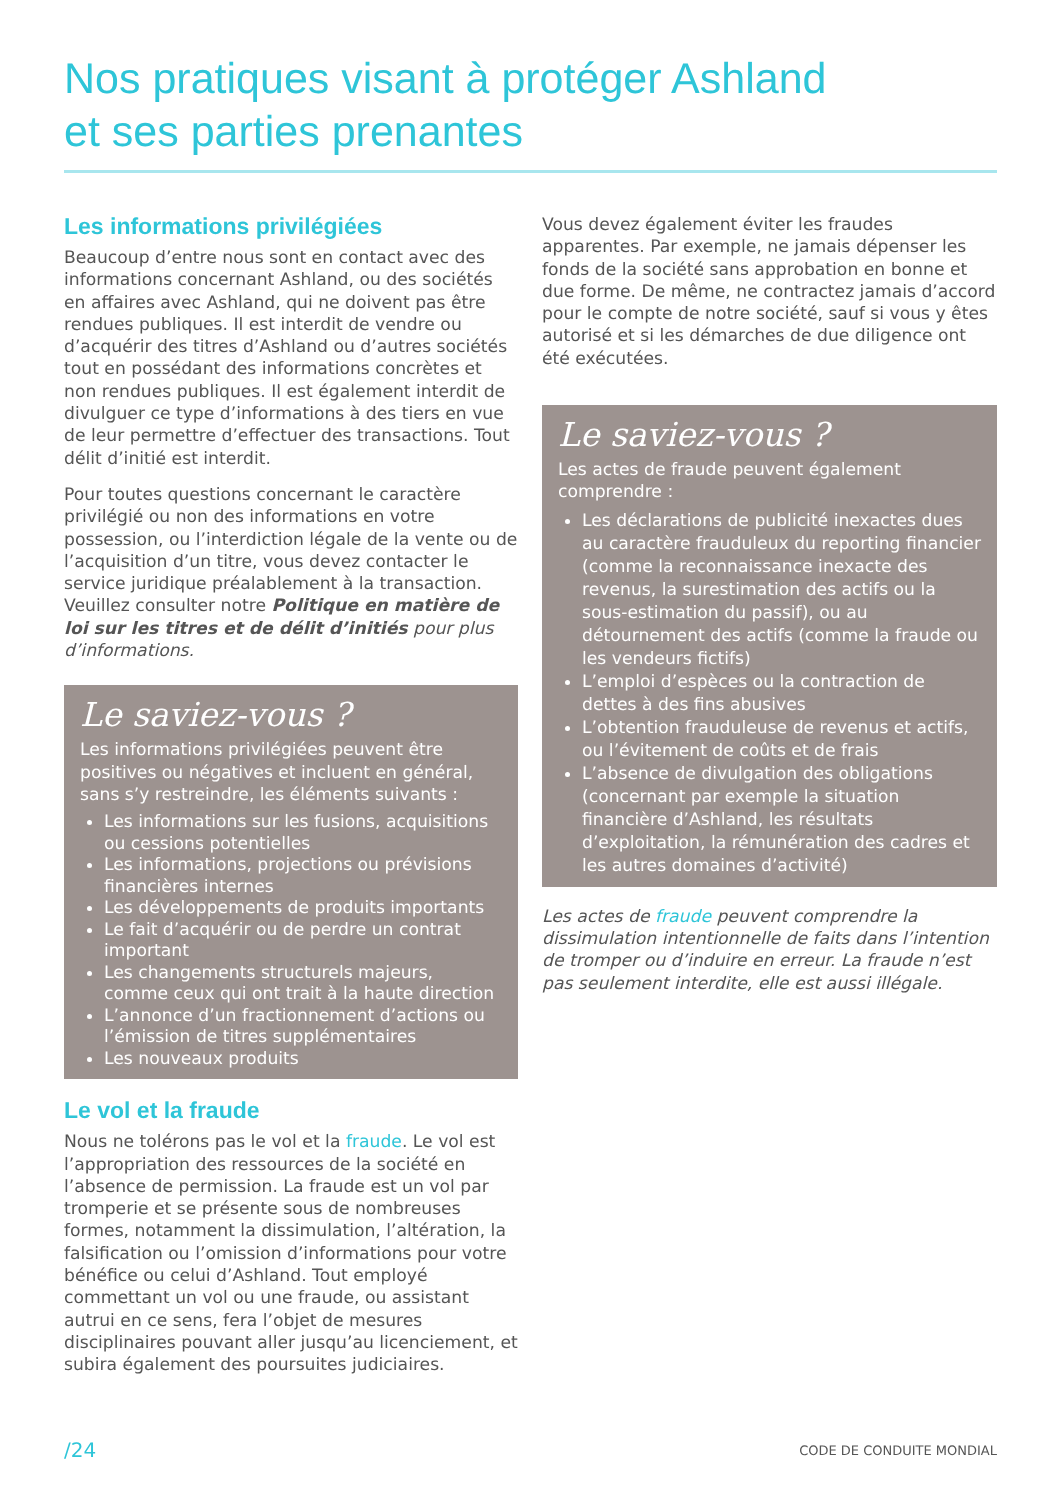Nos pratiques visant à protéger Ashland
et ses parties prenantes
Les informations privilégiées
Beaucoup d’entre nous sont en contact avec des informations concernant Ashland, ou des sociétés en affaires avec Ashland, qui ne doivent pas être rendues publiques. Il est interdit de vendre ou d’acquérir des titres d’Ashland ou d’autres sociétés tout en possédant des informations concrètes et non rendues publiques. Il est également interdit de divulguer ce type d’informations à des tiers en vue de leur permettre d’effectuer des transactions. Tout délit d’initié est interdit.
Pour toutes questions concernant le caractère privilégié ou non des informations en votre possession, ou l’interdiction légale de la vente ou de l’acquisition d’un titre, vous devez contacter le service juridique préalablement à la transaction. Veuillez consulter notre Politique en matière de loi sur les titres et de délit d’initiés pour plus d’informations.
Le saviez-vous ?
Les informations privilégiées peuvent être positives ou négatives et incluent en général, sans s’y restreindre, les éléments suivants :
Les informations sur les fusions, acquisitions ou cessions potentielles
Les informations, projections ou prévisions financières internes
Les développements de produits importants
Le fait d’acquérir ou de perdre un contrat important
Les changements structurels majeurs, comme ceux qui ont trait à la haute direction
L’annonce d’un fractionnement d’actions ou l’émission de titres supplémentaires
Les nouveaux produits
Le vol et la fraude
Nous ne tolérons pas le vol et la fraude. Le vol est l’appropriation des ressources de la société en l’absence de permission. La fraude est un vol par tromperie et se présente sous de nombreuses formes, notamment la dissimulation, l’altération, la falsification ou l’omission d’informations pour votre bénéfice ou celui d’Ashland. Tout employé commettant un vol ou une fraude, ou assistant autrui en ce sens, fera l’objet de mesures disciplinaires pouvant aller jusqu’au licenciement, et subira également des poursuites judiciaires.
Vous devez également éviter les fraudes apparentes. Par exemple, ne jamais dépenser les fonds de la société sans approbation en bonne et due forme. De même, ne contractez jamais d’accord pour le compte de notre société, sauf si vous y êtes autorisé et si les démarches de due diligence ont été exécutées.
Le saviez-vous ?
Les actes de fraude peuvent également comprendre :
Les déclarations de publicité inexactes dues au caractère frauduleux du reporting financier (comme la reconnaissance inexacte des revenus, la surestimation des actifs ou la sous-estimation du passif), ou au détournement des actifs (comme la fraude ou les vendeurs fictifs)
L’emploi d’espèces ou la contraction de dettes à des fins abusives
L’obtention frauduleuse de revenus et actifs, ou l’évitement de coûts et de frais
L’absence de divulgation des obligations (concernant par exemple la situation financière d’Ashland, les résultats d’exploitation, la rémunération des cadres et les autres domaines d’activité)
Les actes de fraude peuvent comprendre la dissimulation intentionnelle de faits dans l’intention de tromper ou d’induire en erreur. La fraude n’est pas seulement interdite, elle est aussi illégale.
/24 CODE DE CONDUITE MONDIAL